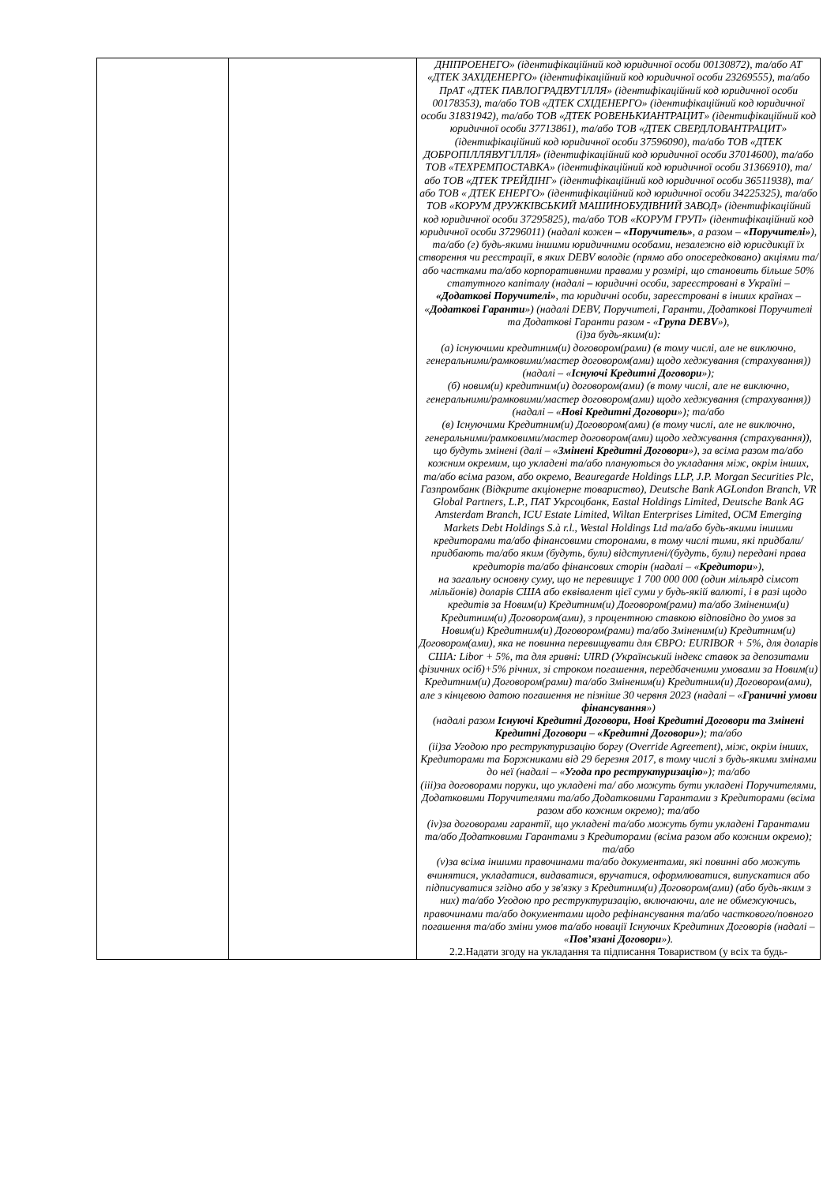| | | ДНІПРОЕНЕГО» (ідентифікаційний код юридичної особи 00130872), та/або АТ «ДТЕК ЗАХІДЕНЕРГО» (ідентифікаційний код юридичної особи 23269555), та/або ПрАТ «ДТЕК ПАВЛОГРАДВУГІЛЛЯ» (ідентифікаційний код юридичної особи 00178353), та/або ТОВ «ДТЕК СХІДЕНЕРГО» (ідентифікаційний код юридичної особи 31831942), та/або ТОВ «ДТЕК РОВЕНЬКИАНТРАЦИТ» (ідентифікаційний код юридичної особи 37713861), та/або ТОВ «ДТЕК СВЕРДЛОВАНТРАЦИТ» (ідентифікаційний код юридичної особи 37596090), та/або ТОВ «ДТЕК ДОБРОПІЛЛЯВУГІЛЛЯ» (ідентифікаційний код юридичної особи 37014600), та/або ТОВ «ТЕХРЕМПОСТАВКА» (ідентифікаційний код юридичної особи 31366910), та/або ТОВ «ДТЕК ТРЕЙДІНГ» (ідентифікаційний код юридичної особи 36511938), та/або ТОВ « ДТЕК ЕНЕРГО» (ідентифікаційний код юридичної особи 34225325), та/або ТОВ «КОРУМ ДРУЖКІВСЬКИЙ МАШИНОБУДІВНИЙ ЗАВОД» (ідентифікаційний код юридичної особи 37295825), та/або ТОВ «КОРУМ ГРУП» (ідентифікаційний код юридичної особи 37296011) (надалі кожен – «Поручитель» , а разом – «Поручителі» ), та/або (г) будь-якими іншими юридичними особами, незалежно від юрисдикції їх створення чи реєстрації, в яких DEBV володіє (прямо або опосередковано) акціями та/або частками та/або корпоративними правами у розмірі, що становить більше 50% статутного капіталу (надалі – юридичні особи, зареєстровані в Україні – «Додаткові Поручителі» , та юридичні особи, зареєстровані в інших країнах – « Додаткові Гаранти ») (надалі DEBV, Поручителі, Гаранти, Додаткові Поручителі та Додаткові Гаранти разом - « Група DEBV »), (і)за будь-яким(и): (а) існуючими кредитним(и) договором(рами) (в тому числі, але не виключно, генеральними/рамковими/мастер договором(ами) щодо хеджування (страхування))(надалі – « Існуючі Кредитні Договори »); (б) новим(и) кредитним(и) договором(ами) (в тому числі, але не виключно, генеральними/рамковими/мастер договором(ами) щодо хеджування (страхування)) (надалі – « Нові Кредитні Договори »); та/або (в) Існуючими Кредитним(и) Договором(ами) (в тому числі, але не виключно, генеральними/рамковими/мастер договором(ами) щодо хеджування (страхування)), що будуть змінені (далі – « Змінені Кредитні Договори »), за всіма разом та/або кожним окремим, що укладені та/або плануються до укладання між, окрім інших, та/або всіма разом, або окремо, Beauregarde Holdings LLP, J.P. Morgan Securities Plc, Газпромбанк (Відкрите акціонерне товариство), Deutsche Bank AGLondon Branch, VR Global Partners, L.P., ПАТ Укрсоцбанк, Eastal Holdings Limited, Deutsche Bank AG Amsterdam Branch, ICU Estate Limited, Wiltan Enterprises Limited, OCM Emerging Markets Debt Holdings S.à r.l., Westal Holdings Ltd та/або будь-якими іншими кредиторами та/або фінансовими сторонами, в тому числі тими, які придбали/придбають та/або яким (будуть, були) відступлені/(будуть, були) передані права кредиторів та/або фінансових сторін (надалі – « Кредитори »), на загальну основну суму, що не перевищує 1 700 000 000 (один мільярд сімсот мільйонів) доларів США або еквівалент цієї суми у будь-якій валюті, і в разі щодо кредитів за Новим(и) Кредитним(и) Договором(рами) та/або Зміненим(и) Кредитним(и) Договором(ами), з процентною ставкою відповідно до умов за Новим(и) Кредитним(и) Договором(рами) та/або Зміненим(и) Кредитним(и) Договором(ами), яка не повинна перевищувати для ЄВРО: EURIBOR + 5%, для доларів США: Libor + 5%, та для гривні: UIRD (Український індекс ставок за депозитами фізичних осіб)+5% річних, зі строком погашення, передбаченими умовами за Новим(и) Кредитним(и) Договором(рами) та/або Зміненим(и) Кредитним(и) Договором(ами), але з кінцевою датою погашення не пізніше 30 червня 2023 (надалі – « Граничні умови фінансування ») (надалі разом Існуючі Кредитні Договори, Нові Кредитні Договори та Змінені Кредитні Договори – «Кредитні Договори» ); та/або (іі)за Угодою про реструктуризацію боргу (Override Agreement), між, окрім інших, Кредиторами та Боржниками від 29 березня 2017, в тому числі з будь-якими змінами до неї (надалі – « Угода про реструктуризацію »); та/або (ііі)за договорами поруки, що укладені та/ або можуть бути укладені Поручителями, Додатковими Поручителями та/або Додатковими Гарантами з Кредиторами (всіма разом або кожним окремо); та/або (iv)за договорами гарантії, що укладені та/або можуть бути укладені Гарантами та/або Додатковими Гарантами з Кредиторами (всіма разом або кожним окремо); та/або (v)за всіма іншими правочинами та/або документами, які повинні або можуть вчинятися, укладатися, видаватися, вручатися, оформлюватися, випускатися або підписуватися згідно або у зв'язку з Кредитним(и) Договором(ами) (або будь-яким з них) та/або Угодою про реструктуризацію, включаючи, але не обмежуючись, правочинами та/або документами щодо рефінансування та/або часткового/повного погашення та/або зміни умов та/або новації Існуючих Кредитних Договорів (надалі – « Пов’язані Договори »). 2.2.Надати згоду на укладання та підписання Товариством (у всіх та будь- |